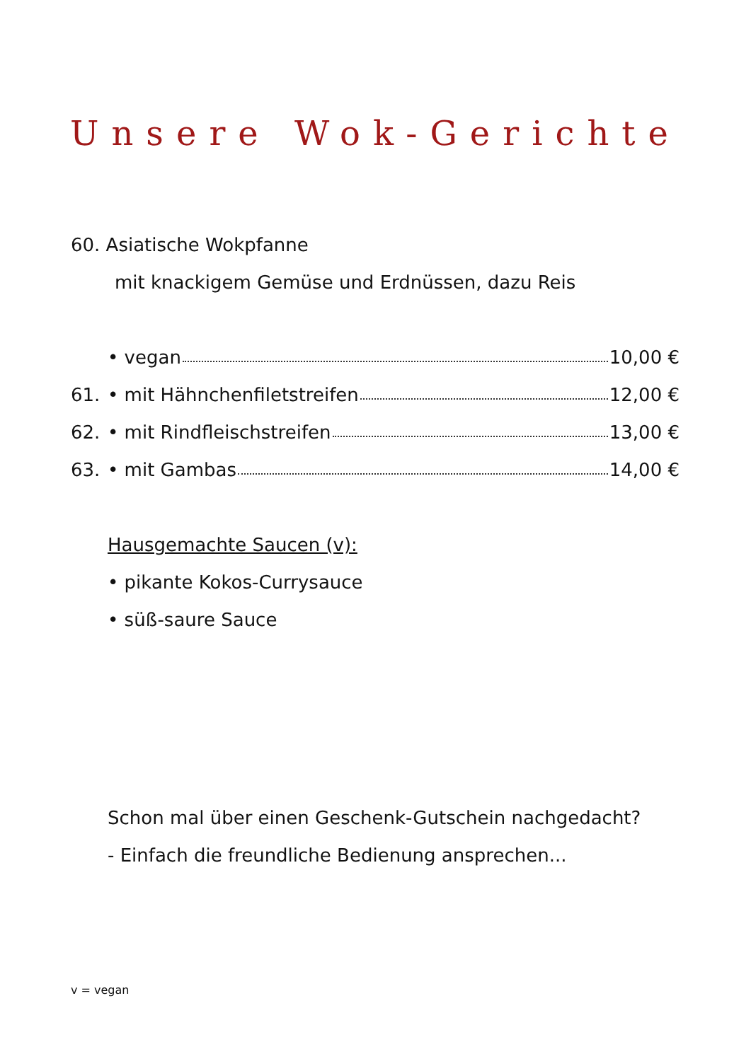Unsere Wok-Gerichte
60. Asiatische Wokpfanne
mit knackigem Gemüse und Erdnüssen, dazu Reis
• vegan 10,00 €
61.
• mit Hähnchenfiletstreifen 12,00 €
62.
• mit Rindfleischstreifen 13,00 €
63. • mit Gambas 14,00 €
Hausgemachte Saucen (v):
• pikante Kokos-Currysauce
• süß-saure Sauce
Schon mal über einen Geschenk-Gutschein nachgedacht?
- Einfach die freundliche Bedienung ansprechen...
v = vegan